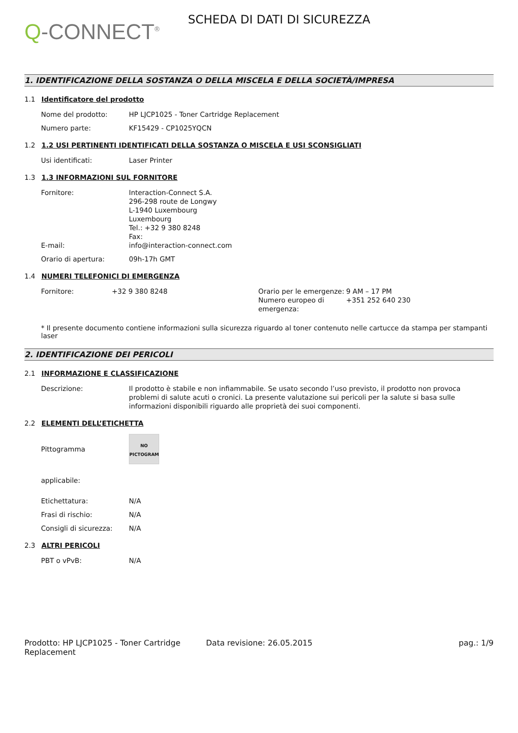Q-CONNECT<sup>®</sup>
SCHEDA DI DATI DI SICUREZZA
1. IDENTIFICAZIONE DELLA SOSTANZA O DELLA MISCELA E DELLA SOCIETÀ/IMPRESA
1.1 Identificatore del prodotto
Nome del prodotto: HP LJCP1025 - Toner Cartridge Replacement
Numero parte: KF15429 - CP1025YQCN
1.2 1.2 USI PERTINENTI IDENTIFICATI DELLA SOSTANZA O MISCELA E USI SCONSIGLIATI
Usi identificati: Laser Printer
1.3 1.3 INFORMAZIONI SUL FORNITORE
Fornitore: Interaction-Connect S.A.
296-298 route de Longwy
L-1940 Luxembourg
Luxembourg
Tel.: +32 9 380 8248
Fax:
E-mail: info@interaction-connect.com
Orario di apertura: 09h-17h GMT
1.4 NUMERI TELEFONICI DI EMERGENZA
Fornitore: +32 9 380 8248 Orario per le emergenze:
9 AM – 17 PM
Numero europeo di emergenza:
+351 252 640 230
* Il presente documento contiene informazioni sulla sicurezza riguardo al toner contenuto nelle cartucce da stampa per stampanti laser
2. IDENTIFICAZIONE DEI PERICOLI
2.1 INFORMAZIONE E CLASSIFICAZIONE
Descrizione: Il prodotto è stabile e non infiammabile. Se usato secondo l’uso previsto, il prodotto non provoca problemi di salute acuti o cronici. La presente valutazione sui pericoli per la salute si basa sulle informazioni disponibili riguardo alle proprietà dei suoi componenti.
2.2 ELEMENTI DELL’ETICHETTA
Pittogramma
NO
PICTOGRAM
applicabile:
Etichettatura: N/A
Frasi di rischio: N/A
Consigli di sicurezza:
N/A
2.3 ALTRI PERICOLI
PBT o vPvB: N/A
Prodotto: HP LJCP1025 - Toner Cartridge Replacement
Data revisione: 26.05.2015 pag.: 1/9